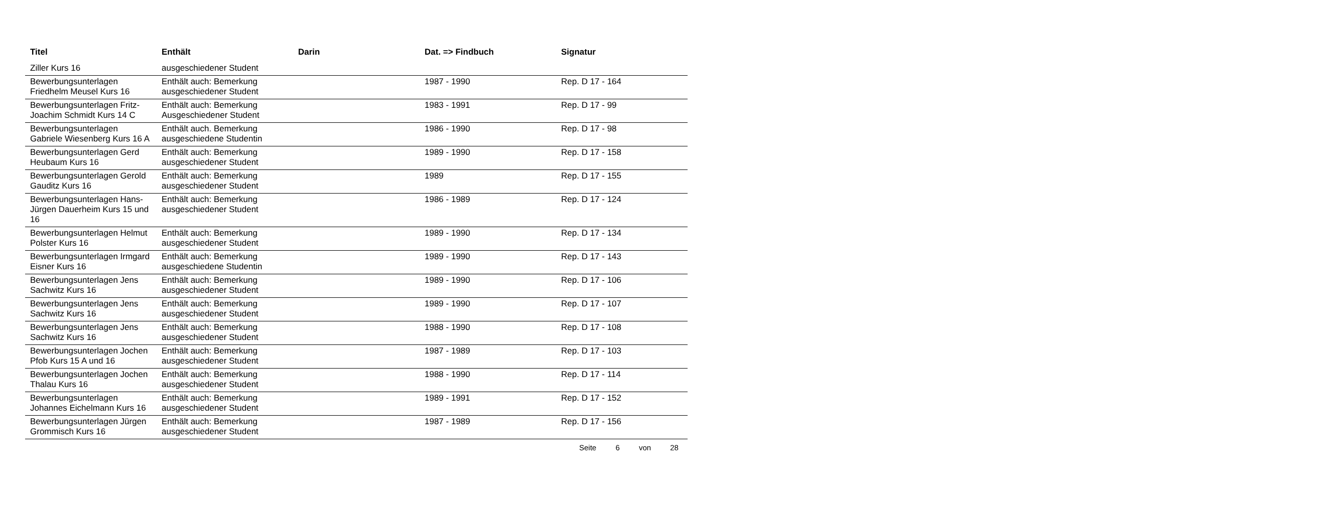| Titel | Enthält | Darin | Dat. => Findbuch | Signatur |
| --- | --- | --- | --- | --- |
| Ziller Kurs 16 | ausgeschiedener Student | | | |
| Bewerbungsunterlagen Friedhelm Meusel Kurs 16 | Enthält auch: Bemerkung ausgeschiedener Student | | 1987 - 1990 | Rep. D 17 - 164 |
| Bewerbungsunterlagen Fritz-Joachim Schmidt Kurs 14 C | Enthält auch: Bemerkung Ausgeschiedener Student | | 1983 - 1991 | Rep. D 17 - 99 |
| Bewerbungsunterlagen Gabriele Wiesenberg Kurs 16 A | Enthält auch. Bemerkung ausgeschiedene Studentin | | 1986 - 1990 | Rep. D 17 - 98 |
| Bewerbungsunterlagen Gerd Heubaum Kurs 16 | Enthält auch: Bemerkung ausgeschiedener Student | | 1989 - 1990 | Rep. D 17 - 158 |
| Bewerbungsunterlagen Gerold Gauditz Kurs 16 | Enthält auch: Bemerkung ausgeschiedener Student | | 1989 | Rep. D 17 - 155 |
| Bewerbungsunterlagen Hans-Jürgen Dauerheim Kurs 15 und 16 | Enthält auch: Bemerkung ausgeschiedener Student | | 1986 - 1989 | Rep. D 17 - 124 |
| Bewerbungsunterlagen Helmut Polster Kurs 16 | Enthält auch: Bemerkung ausgeschiedener Student | | 1989 - 1990 | Rep. D 17 - 134 |
| Bewerbungsunterlagen Irmgard Eisner Kurs 16 | Enthält auch: Bemerkung ausgeschiedene Studentin | | 1989 - 1990 | Rep. D 17 - 143 |
| Bewerbungsunterlagen Jens Sachwitz Kurs 16 | Enthält auch: Bemerkung ausgeschiedener Student | | 1989 - 1990 | Rep. D 17 - 106 |
| Bewerbungsunterlagen Jens Sachwitz Kurs 16 | Enthält auch: Bemerkung ausgeschiedener Student | | 1989 - 1990 | Rep. D 17 - 107 |
| Bewerbungsunterlagen Jens Sachwitz Kurs 16 | Enthält auch: Bemerkung ausgeschiedener Student | | 1988 - 1990 | Rep. D 17 - 108 |
| Bewerbungsunterlagen Jochen Pfob Kurs 15 A und 16 | Enthält auch: Bemerkung ausgeschiedener Student | | 1987 - 1989 | Rep. D 17 - 103 |
| Bewerbungsunterlagen Jochen Thalau Kurs 16 | Enthält auch: Bemerkung ausgeschiedener Student | | 1988 - 1990 | Rep. D 17 - 114 |
| Bewerbungsunterlagen Johannes Eichelmann Kurs 16 | Enthält auch: Bemerkung ausgeschiedener Student | | 1989 - 1991 | Rep. D 17 - 152 |
| Bewerbungsunterlagen Jürgen Grommisch Kurs 16 | Enthält auch: Bemerkung ausgeschiedener Student | | 1987 - 1989 | Rep. D 17 - 156 |
Seite 6 von 28